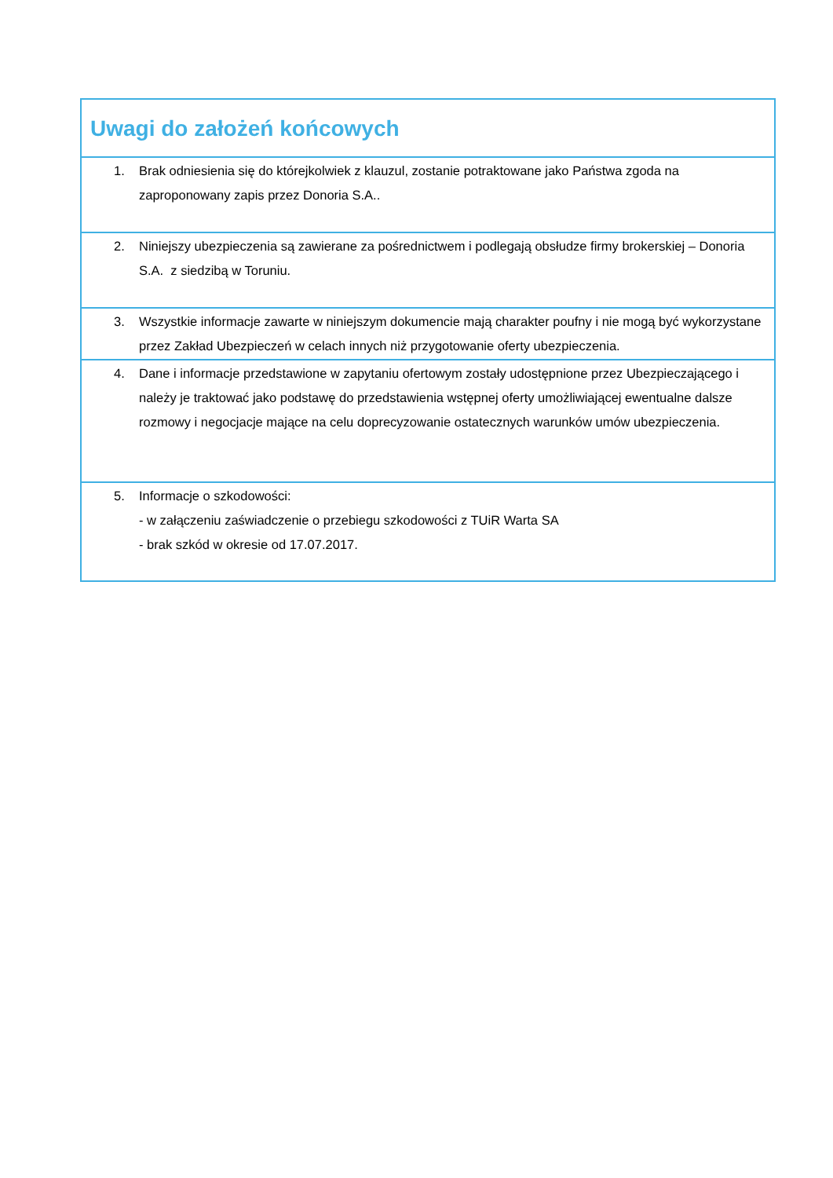| Uwagi do założeń końcowych |
| 1. Brak odniesienia się do którejkolwiek z klauzul, zostanie potraktowane jako Państwa zgoda na zaproponowany zapis przez Donoria S.A.. |
| 2. Niniejszy ubezpieczenia są zawierane za pośrednictwem i podlegają obsłudze firmy brokerskiej – Donoria S.A. z siedzibą w Toruniu. |
| 3. Wszystkie informacje zawarte w niniejszym dokumencie mają charakter poufny i nie mogą być wykorzystane przez Zakład Ubezpieczeń w celach innych niż przygotowanie oferty ubezpieczenia. |
| 4. Dane i informacje przedstawione w zapytaniu ofertowym zostały udostępnione przez Ubezpieczającego i należy je traktować jako podstawę do przedstawienia wstępnej oferty umożliwiającej ewentualne dalsze rozmowy i negocjacje mające na celu doprecyzowanie ostatecznych warunków umów ubezpieczenia. |
| 5. Informacje o szkodowości: - w załączeniu zaświadczenie o przebiegu szkodowości z TUiR Warta SA - brak szkód w okresie od 17.07.2017. |